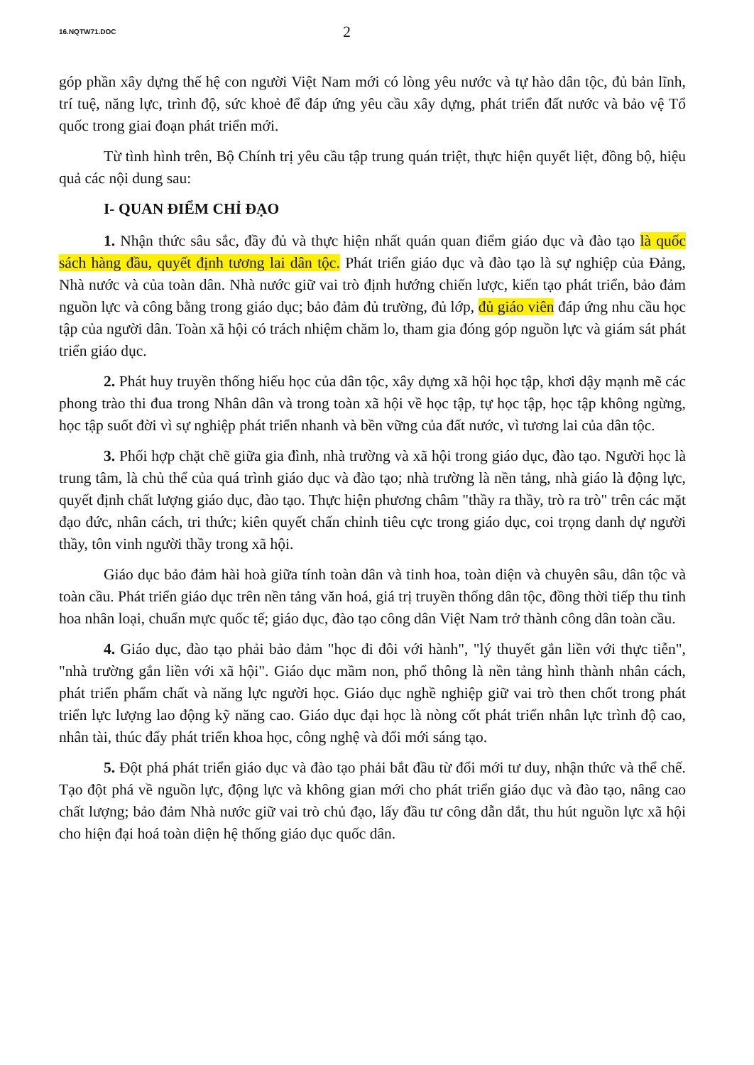16.NQTW71.DOC 2
góp phần xây dựng thế hệ con người Việt Nam mới có lòng yêu nước và tự hào dân tộc, đủ bản lĩnh, trí tuệ, năng lực, trình độ, sức khoẻ để đáp ứng yêu cầu xây dựng, phát triển đất nước và bảo vệ Tổ quốc trong giai đoạn phát triển mới.
Từ tình hình trên, Bộ Chính trị yêu cầu tập trung quán triệt, thực hiện quyết liệt, đồng bộ, hiệu quả các nội dung sau:
I- QUAN ĐIỂM CHỈ ĐẠO
1. Nhận thức sâu sắc, đầy đủ và thực hiện nhất quán quan điểm giáo dục và đào tạo là quốc sách hàng đầu, quyết định tương lai dân tộc. Phát triển giáo dục và đào tạo là sự nghiệp của Đảng, Nhà nước và của toàn dân. Nhà nước giữ vai trò định hướng chiến lược, kiến tạo phát triển, bảo đảm nguồn lực và công bằng trong giáo dục; bảo đảm đủ trường, đủ lớp, đủ giáo viên đáp ứng nhu cầu học tập của người dân. Toàn xã hội có trách nhiệm chăm lo, tham gia đóng góp nguồn lực và giám sát phát triển giáo dục.
2. Phát huy truyền thống hiếu học của dân tộc, xây dựng xã hội học tập, khơi dậy mạnh mẽ các phong trào thi đua trong Nhân dân và trong toàn xã hội về học tập, tự học tập, học tập không ngừng, học tập suốt đời vì sự nghiệp phát triển nhanh và bền vững của đất nước, vì tương lai của dân tộc.
3. Phối hợp chặt chẽ giữa gia đình, nhà trường và xã hội trong giáo dục, đào tạo. Người học là trung tâm, là chủ thể của quá trình giáo dục và đào tạo; nhà trường là nền tảng, nhà giáo là động lực, quyết định chất lượng giáo dục, đào tạo. Thực hiện phương châm "thầy ra thầy, trò ra trò" trên các mặt đạo đức, nhân cách, tri thức; kiên quyết chấn chỉnh tiêu cực trong giáo dục, coi trọng danh dự người thầy, tôn vinh người thầy trong xã hội.
Giáo dục bảo đảm hài hoà giữa tính toàn dân và tinh hoa, toàn diện và chuyên sâu, dân tộc và toàn cầu. Phát triển giáo dục trên nền tảng văn hoá, giá trị truyền thống dân tộc, đồng thời tiếp thu tinh hoa nhân loại, chuẩn mực quốc tế; giáo dục, đào tạo công dân Việt Nam trở thành công dân toàn cầu.
4. Giáo dục, đào tạo phải bảo đảm "học đi đôi với hành", "lý thuyết gắn liền với thực tiễn", "nhà trường gắn liền với xã hội". Giáo dục mầm non, phổ thông là nền tảng hình thành nhân cách, phát triển phẩm chất và năng lực người học. Giáo dục nghề nghiệp giữ vai trò then chốt trong phát triển lực lượng lao động kỹ năng cao. Giáo dục đại học là nòng cốt phát triển nhân lực trình độ cao, nhân tài, thúc đẩy phát triển khoa học, công nghệ và đổi mới sáng tạo.
5. Đột phá phát triển giáo dục và đào tạo phải bắt đầu từ đổi mới tư duy, nhận thức và thể chế. Tạo đột phá về nguồn lực, động lực và không gian mới cho phát triển giáo dục và đào tạo, nâng cao chất lượng; bảo đảm Nhà nước giữ vai trò chủ đạo, lấy đầu tư công dẫn dắt, thu hút nguồn lực xã hội cho hiện đại hoá toàn diện hệ thống giáo dục quốc dân.